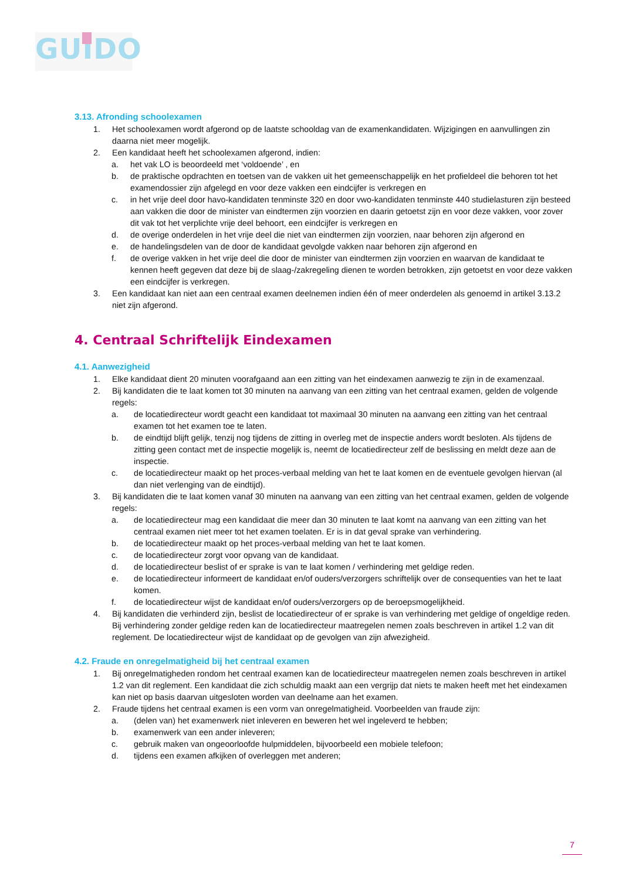GUIDO
3.13. Afronding schoolexamen
1. Het schoolexamen wordt afgerond op de laatste schooldag van de examenkandidaten. Wijzigingen en aanvullingen zin daarna niet meer mogelijk.
2. Een kandidaat heeft het schoolexamen afgerond, indien:
a. het vak LO is beoordeeld met ‘voldoende’ , en
b. de praktische opdrachten en toetsen van de vakken uit het gemeenschappelijk en het profieldeel die behoren tot het examendossier zijn afgelegd en voor deze vakken een eindcijfer is verkregen en
c. in het vrije deel door havo-kandidaten tenminste 320 en door vwo-kandidaten tenminste 440 studielasturen zijn besteed aan vakken die door de minister van eindtermen zijn voorzien en daarin getoetst zijn en voor deze vakken, voor zover dit vak tot het verplichte vrije deel behoort, een eindcijfer is verkregen en
d. de overige onderdelen in het vrije deel die niet van eindtermen zijn voorzien, naar behoren zijn afgerond en
e. de handelingsdelen van de door de kandidaat gevolgde vakken naar behoren zijn afgerond en
f. de overige vakken in het vrije deel die door de minister van eindtermen zijn voorzien en waarvan de kandidaat te kennen heeft gegeven dat deze bij de slaag-/zakregeling dienen te worden betrokken, zijn getoetst en voor deze vakken een eindcijfer is verkregen.
3. Een kandidaat kan niet aan een centraal examen deelnemen indien één of meer onderdelen als genoemd in artikel 3.13.2 niet zijn afgerond.
4. Centraal Schriftelijk Eindexamen
4.1. Aanwezigheid
1. Elke kandidaat dient 20 minuten voorafgaand aan een zitting van het eindexamen aanwezig te zijn in de examenzaal.
2. Bij kandidaten die te laat komen tot 30 minuten na aanvang van een zitting van het centraal examen, gelden de volgende regels:
a. de locatiedirecteur wordt geacht een kandidaat tot maximaal 30 minuten na aanvang een zitting van het centraal examen tot het examen toe te laten.
b. de eindtijd blijft gelijk, tenzij nog tijdens de zitting in overleg met de inspectie anders wordt besloten. Als tijdens de zitting geen contact met de inspectie mogelijk is, neemt de locatiedirecteur zelf de beslissing en meldt deze aan de inspectie.
c. de locatiedirecteur maakt op het proces-verbaal melding van het te laat komen en de eventuele gevolgen hiervan (al dan niet verlenging van de eindtijd).
3. Bij kandidaten die te laat komen vanaf 30 minuten na aanvang van een zitting van het centraal examen, gelden de volgende regels:
a. de locatiedirecteur mag een kandidaat die meer dan 30 minuten te laat komt na aanvang van een zitting van het centraal examen niet meer tot het examen toelaten. Er is in dat geval sprake van verhindering.
b. de locatiedirecteur maakt op het proces-verbaal melding van het te laat komen.
c. de locatiedirecteur zorgt voor opvang van de kandidaat.
d. de locatiedirecteur beslist of er sprake is van te laat komen / verhindering met geldige reden.
e. de locatiedirecteur informeert de kandidaat en/of ouders/verzorgers schriftelijk over de consequenties van het te laat komen.
f. de locatiedirecteur wijst de kandidaat en/of ouders/verzorgers op de beroepsmogelijkheid.
4. Bij kandidaten die verhinderd zijn, beslist de locatiedirecteur of er sprake is van verhindering met geldige of ongeldige reden. Bij verhindering zonder geldige reden kan de locatiedirecteur maatregelen nemen zoals beschreven in artikel 1.2 van dit reglement. De locatiedirecteur wijst de kandidaat op de gevolgen van zijn afwezigheid.
4.2. Fraude en onregelmatigheid bij het centraal examen
1. Bij onregelmatigheden rondom het centraal examen kan de locatiedirecteur maatregelen nemen zoals beschreven in artikel 1.2 van dit reglement. Een kandidaat die zich schuldig maakt aan een vergrijp dat niets te maken heeft met het eindexamen kan niet op basis daarvan uitgesloten worden van deelname aan het examen.
2. Fraude tijdens het centraal examen is een vorm van onregelmatigheid. Voorbeelden van fraude zijn:
a. (delen van) het examenwerk niet inleveren en beweren het wel ingeleverd te hebben;
b. examenwerk van een ander inleveren;
c. gebruik maken van ongeoorloofde hulpmiddelen, bijvoorbeeld een mobiele telefoon;
d. tijdens een examen afkijken of overleggen met anderen;
7